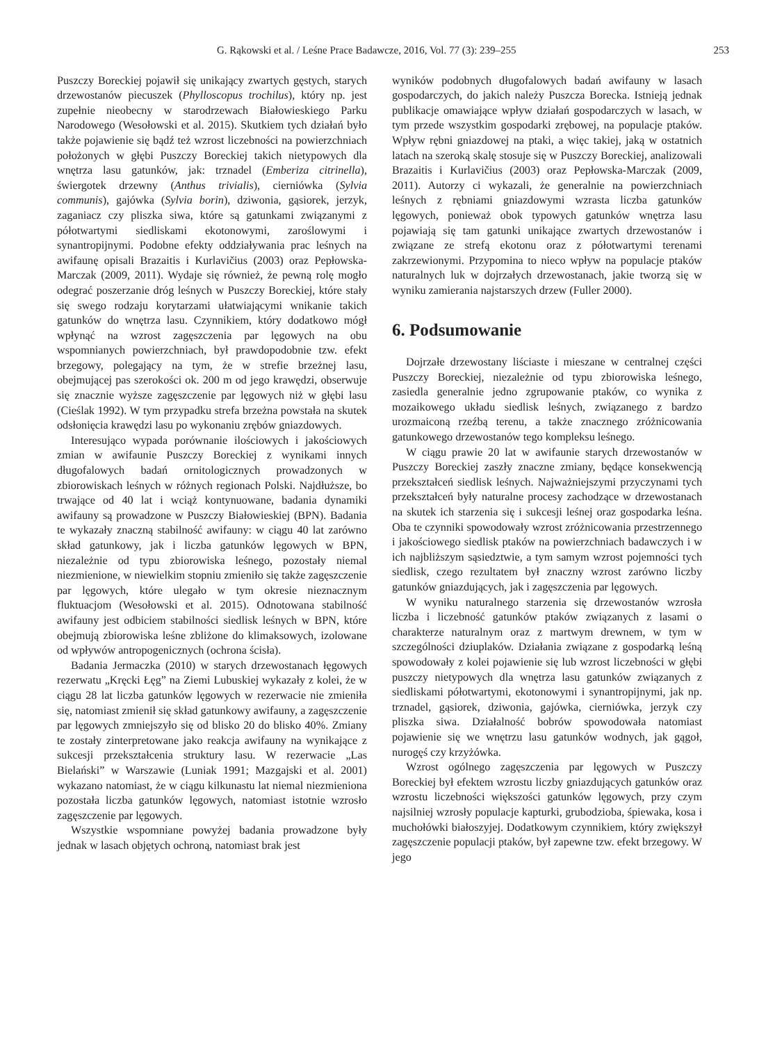G. Rąkowski et al. / Leśne Prace Badawcze, 2016, Vol. 77 (3): 239–255 253
Puszczy Boreckiej pojawił się unikający zwartych gęstych, starych drzewostanów piecuszek (Phylloscopus trochilus), który np. jest zupełnie nieobecny w starodrzewach Białowieskiego Parku Narodowego (Wesołowski et al. 2015). Skutkiem tych działań było także pojawienie się bądź też wzrost liczebności na powierzchniach położonych w głębi Puszczy Boreckiej takich nietypowych dla wnętrza lasu gatunków, jak: trznadel (Emberiza citrinella), świergotek drzewny (Anthus trivialis), cierniówka (Sylvia communis), gajówka (Sylvia borin), dziwonia, gąsiorek, jerzyk, zaganiacz czy pliszka siwa, które są gatunkami związanymi z półotwartymi siedliskami ekotonowymi, zaroślowymi i synantropijnymi. Podobne efekty oddziaływania prac leśnych na awifaunę opisali Brazaitis i Kurlavičius (2003) oraz Pepłowska-Marczak (2009, 2011). Wydaje się również, że pewną rolę mogło odegrać poszerzanie dróg leśnych w Puszczy Boreckiej, które stały się swego rodzaju korytarzami ułatwiającymi wnikanie takich gatunków do wnętrza lasu. Czynnikiem, który dodatkowo mógł wpłynąć na wzrost zagęszczenia par lęgowych na obu wspomnianych powierzchniach, był prawdopodobnie tzw. efekt brzegowy, polegający na tym, że w strefie brzeżnej lasu, obejmującej pas szerokości ok. 200 m od jego krawędzi, obserwuje się znacznie wyższe zagęszczenie par lęgowych niż w głębi lasu (Cieślak 1992). W tym przypadku strefa brzeżna powstała na skutek odsłonięcia krawędzi lasu po wykonaniu zrębów gniazdowych.
Interesująco wypada porównanie ilościowych i jakościowych zmian w awifaunie Puszczy Boreckiej z wynikami innych długofalowych badań ornitologicznych prowadzonych w zbiorowiskach leśnych w różnych regionach Polski. Najdłuższe, bo trwające od 40 lat i wciąż kontynuowane, badania dynamiki awifauny są prowadzone w Puszczy Białowieskiej (BPN). Badania te wykazały znaczną stabilność awifauny: w ciągu 40 lat zarówno skład gatunkowy, jak i liczba gatunków lęgowych w BPN, niezależnie od typu zbiorowiska leśnego, pozostały niemal niezmienione, w niewielkim stopniu zmieniło się także zagęszczenie par lęgowych, które ulegało w tym okresie nieznacznym fluktuacjom (Wesołowski et al. 2015). Odnotowana stabilność awifauny jest odbiciem stabilności siedlisk leśnych w BPN, które obejmują zbiorowiska leśne zbliżone do klimaksowych, izolowane od wpływów antropogenicznych (ochrona ścisła).
Badania Jermaczka (2010) w starych drzewostanach łęgowych rezerwatu „Kręcki Łęg” na Ziemi Lubuskiej wykazały z kolei, że w ciągu 28 lat liczba gatunków lęgowych w rezerwacie nie zmieniła się, natomiast zmienił się skład gatunkowy awifauny, a zagęszczenie par lęgowych zmniejszyło się od blisko 20 do blisko 40%. Zmiany te zostały zinterpretowane jako reakcja awifauny na wynikające z sukcesji przekształcenia struktury lasu. W rezerwacie „Las Bielański” w Warszawie (Luniak 1991; Mazgajski et al. 2001) wykazano natomiast, że w ciągu kilkunastu lat niemal niezmieniona pozostała liczba gatunków lęgowych, natomiast istotnie wzrosło zagęszczenie par lęgowych.
Wszystkie wspomniane powyżej badania prowadzone były jednak w lasach objętych ochroną, natomiast brak jest
wyników podobnych długofalowych badań awifauny w lasach gospodarczych, do jakich należy Puszcza Borecka. Istnieją jednak publikacje omawiające wpływ działań gospodarczych w lasach, w tym przede wszystkim gospodarki zrębowej, na populacje ptaków. Wpływ rębni gniazdowej na ptaki, a więc takiej, jaką w ostatnich latach na szeroką skalę stosuje się w Puszczy Boreckiej, analizowali Brazaitis i Kurlavičius (2003) oraz Pepłowska-Marczak (2009, 2011). Autorzy ci wykazali, że generalnie na powierzchniach leśnych z rębniami gniazdowymi wzrasta liczba gatunków lęgowych, ponieważ obok typowych gatunków wnętrza lasu pojawiają się tam gatunki unikające zwartych drzewostanów i związane ze strefą ekotonu oraz z półotwartymi terenami zakrzewionymi. Przypomina to nieco wpływ na populacje ptaków naturalnych luk w dojrzałych drzewostanach, jakie tworzą się w wyniku zamierania najstarszych drzew (Fuller 2000).
6. Podsumowanie
Dojrzałe drzewostany liściaste i mieszane w centralnej części Puszczy Boreckiej, niezależnie od typu zbiorowiska leśnego, zasiedla generalnie jedno zgrupowanie ptaków, co wynika z mozaikowego układu siedlisk leśnych, związanego z bardzo urozmaiconą rzeźbą terenu, a także znacznego zróżnicowania gatunkowego drzewostanów tego kompleksu leśnego.
W ciągu prawie 20 lat w awifaunie starych drzewostanów w Puszczy Boreckiej zaszły znaczne zmiany, będące konsekwencją przekształceń siedlisk leśnych. Najważniejszymi przyczynami tych przekształceń były naturalne procesy zachodzące w drzewostanach na skutek ich starzenia się i sukcesji leśnej oraz gospodarka leśna. Oba te czynniki spowodowały wzrost zróżnicowania przestrzennego i jakościowego siedlisk ptaków na powierzchniach badawczych i w ich najbliższym sąsiedztwie, a tym samym wzrost pojemności tych siedlisk, czego rezultatem był znaczny wzrost zarówno liczby gatunków gniazdujących, jak i zagęszczenia par lęgowych.
W wyniku naturalnego starzenia się drzewostanów wzrosła liczba i liczebność gatunków ptaków związanych z lasami o charakterze naturalnym oraz z martwym drewnem, w tym w szczególności dziuplaków. Działania związane z gospodarką leśną spowodowały z kolei pojawienie się lub wzrost liczebności w głębi puszczy nietypowych dla wnętrza lasu gatunków związanych z siedliskami półotwartymi, ekotonowymi i synantropijnymi, jak np. trznadel, gąsiorek, dziwonia, gajówka, cierniówka, jerzyk czy pliszka siwa. Działalność bobrów spowodowała natomiast pojawienie się we wnętrzu lasu gatunków wodnych, jak gągoł, nurogęś czy krzyżówka.
Wzrost ogólnego zagęszczenia par lęgowych w Puszczy Boreckiej był efektem wzrostu liczby gniazdujących gatunków oraz wzrostu liczebności większości gatunków lęgowych, przy czym najsilniej wzrosły populacje kapturki, grubodzioba, śpiewaka, kosa i muchołówki białoszyjej. Dodatkowym czynnikiem, który zwiększył zagęszczenie populacji ptaków, był zapewne tzw. efekt brzegowy. W jego